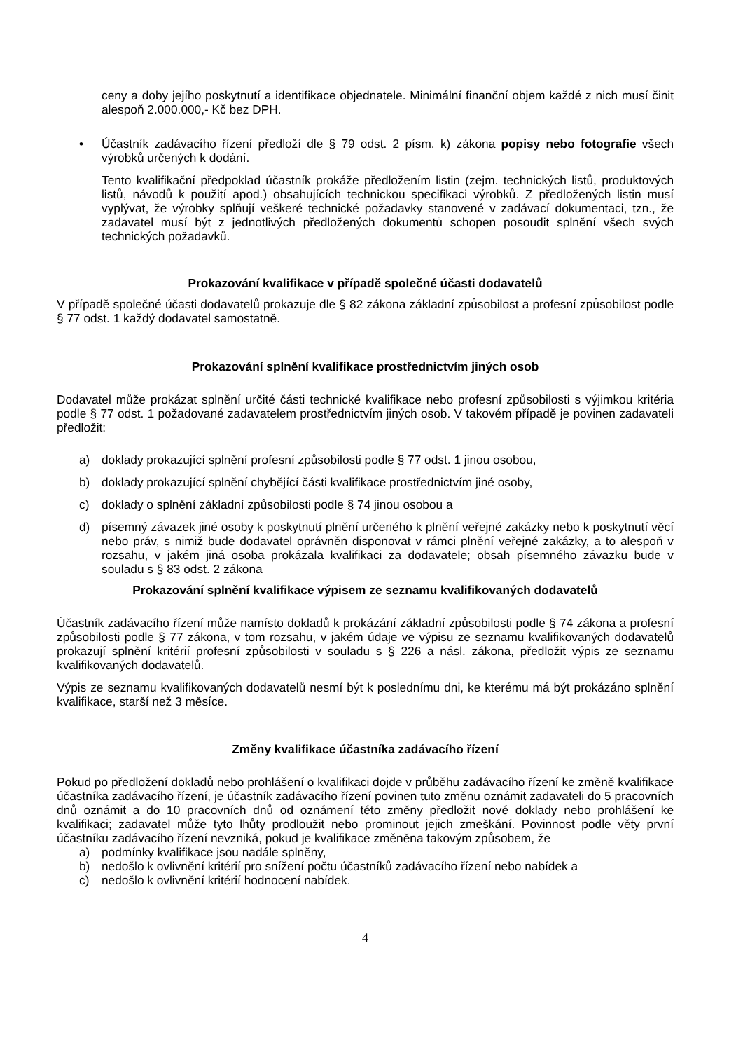ceny a doby jejího poskytnutí a identifikace objednatele. Minimální finanční objem každé z nich musí činit alespoň 2.000.000,- Kč bez DPH.
• Účastník zadávacího řízení předloží dle § 79 odst. 2 písm. k) zákona popisy nebo fotografie všech výrobků určených k dodání.
Tento kvalifikační předpoklad účastník prokáže předložením listin (zejm. technických listů, produktových listů, návodů k použití apod.) obsahujících technickou specifikaci výrobků. Z předložených listin musí vyplývat, že výrobky splňují veškeré technické požadavky stanovené v zadávací dokumentaci, tzn., že zadavatel musí být z jednotlivých předložených dokumentů schopen posoudit splnění všech svých technických požadavků.
Prokazování kvalifikace v případě společné účasti dodavatelů
V případě společné účasti dodavatelů prokazuje dle § 82 zákona základní způsobilost a profesní způsobilost podle § 77 odst. 1 každý dodavatel samostatně.
Prokazování splnění kvalifikace prostřednictvím jiných osob
Dodavatel může prokázat splnění určité části technické kvalifikace nebo profesní způsobilosti s výjimkou kritéria podle § 77 odst. 1 požadované zadavatelem prostřednictvím jiných osob. V takovém případě je povinen zadavateli předložit:
a) doklady prokazující splnění profesní způsobilosti podle § 77 odst. 1 jinou osobou,
b) doklady prokazující splnění chybějící části kvalifikace prostřednictvím jiné osoby,
c) doklady o splnění základní způsobilosti podle § 74 jinou osobou a
d) písemný závazek jiné osoby k poskytnutí plnění určeného k plnění veřejné zakázky nebo k poskytnutí věcí nebo práv, s nimiž bude dodavatel oprávněn disponovat v rámci plnění veřejné zakázky, a to alespoň v rozsahu, v jakém jiná osoba prokázala kvalifikaci za dodavatele; obsah písemného závazku bude v souladu s § 83 odst. 2 zákona
Prokazování splnění kvalifikace výpisem ze seznamu kvalifikovaných dodavatelů
Účastník zadávacího řízení může namísto dokladů k prokázání základní způsobilosti podle § 74 zákona a profesní způsobilosti podle § 77 zákona, v tom rozsahu, v jakém údaje ve výpisu ze seznamu kvalifikovaných dodavatelů prokazují splnění kritérií profesní způsobilosti v souladu s § 226 a násl. zákona, předložit výpis ze seznamu kvalifikovaných dodavatelů.
Výpis ze seznamu kvalifikovaných dodavatelů nesmí být k poslednímu dni, ke kterému má být prokázáno splnění kvalifikace, starší než 3 měsíce.
Změny kvalifikace účastníka zadávacího řízení
Pokud po předložení dokladů nebo prohlášení o kvalifikaci dojde v průběhu zadávacího řízení ke změně kvalifikace účastníka zadávacího řízení, je účastník zadávacího řízení povinen tuto změnu oznámit zadavateli do 5 pracovních dnů oznámit a do 10 pracovních dnů od oznámení této změny předložit nové doklady nebo prohlášení ke kvalifikaci; zadavatel může tyto lhůty prodloužit nebo prominout jejich zmeškání. Povinnost podle věty první účastníku zadávacího řízení nevzniká, pokud je kvalifikace změněna takovým způsobem, že
a) podmínky kvalifikace jsou nadále splněny,
b) nedošlo k ovlivnění kritérií pro snížení počtu účastníků zadávacího řízení nebo nabídek a
c) nedošlo k ovlivnění kritérií hodnocení nabídek.
4